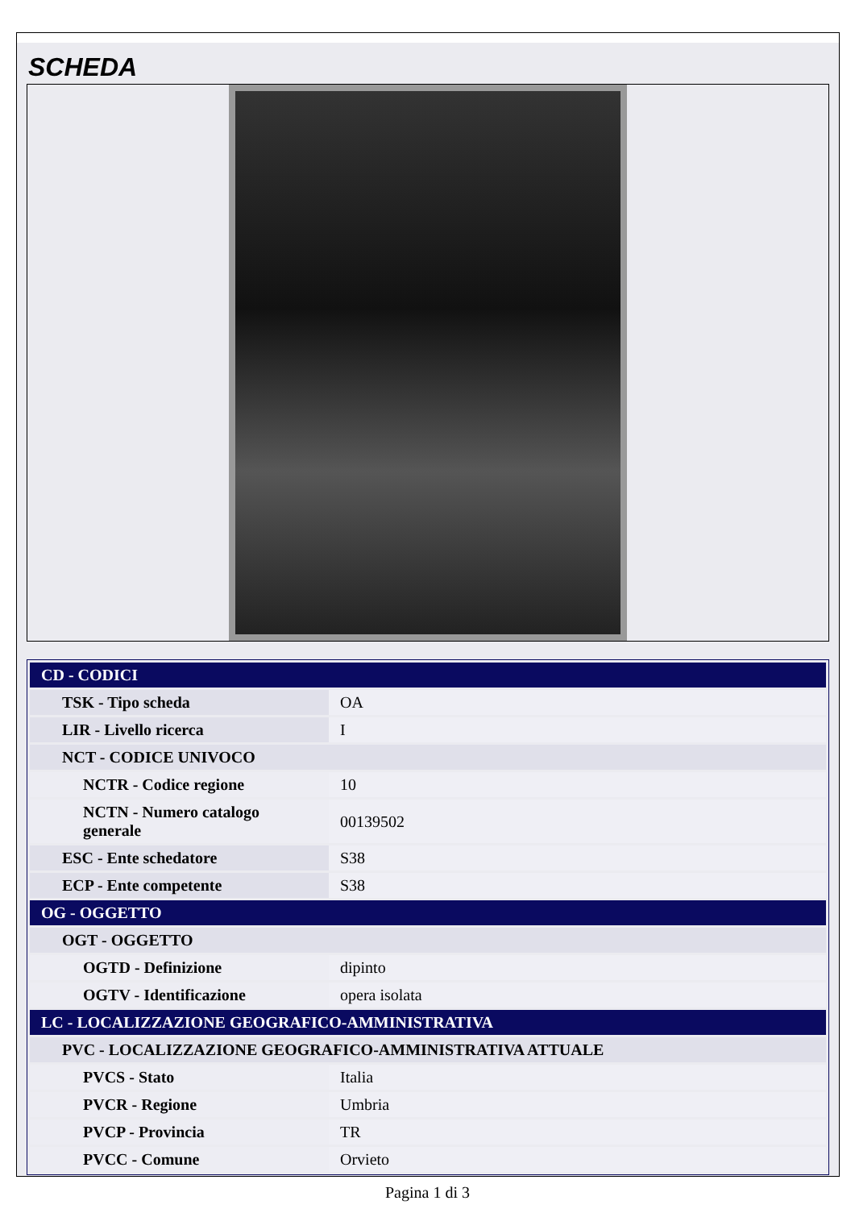SCHEDA
| CD - CODICI | |
| --- | --- |
| TSK - Tipo scheda | OA |
| LIR - Livello ricerca | I |
| NCT - CODICE UNIVOCO | |
| NCTR - Codice regione | 10 |
| NCTN - Numero catalogo generale | 00139502 |
| ESC - Ente schedatore | S38 |
| ECP - Ente competente | S38 |
| OG - OGGETTO | |
| OGT - OGGETTO | |
| OGTD - Definizione | dipinto |
| OGTV - Identificazione | opera isolata |
| LC - LOCALIZZAZIONE GEOGRAFICO-AMMINISTRATIVA | |
| PVC - LOCALIZZAZIONE GEOGRAFICO-AMMINISTRATIVA ATTUALE | |
| PVCS - Stato | Italia |
| PVCR - Regione | Umbria |
| PVCP - Provincia | TR |
| PVCC - Comune | Orvieto |
Pagina 1 di 3